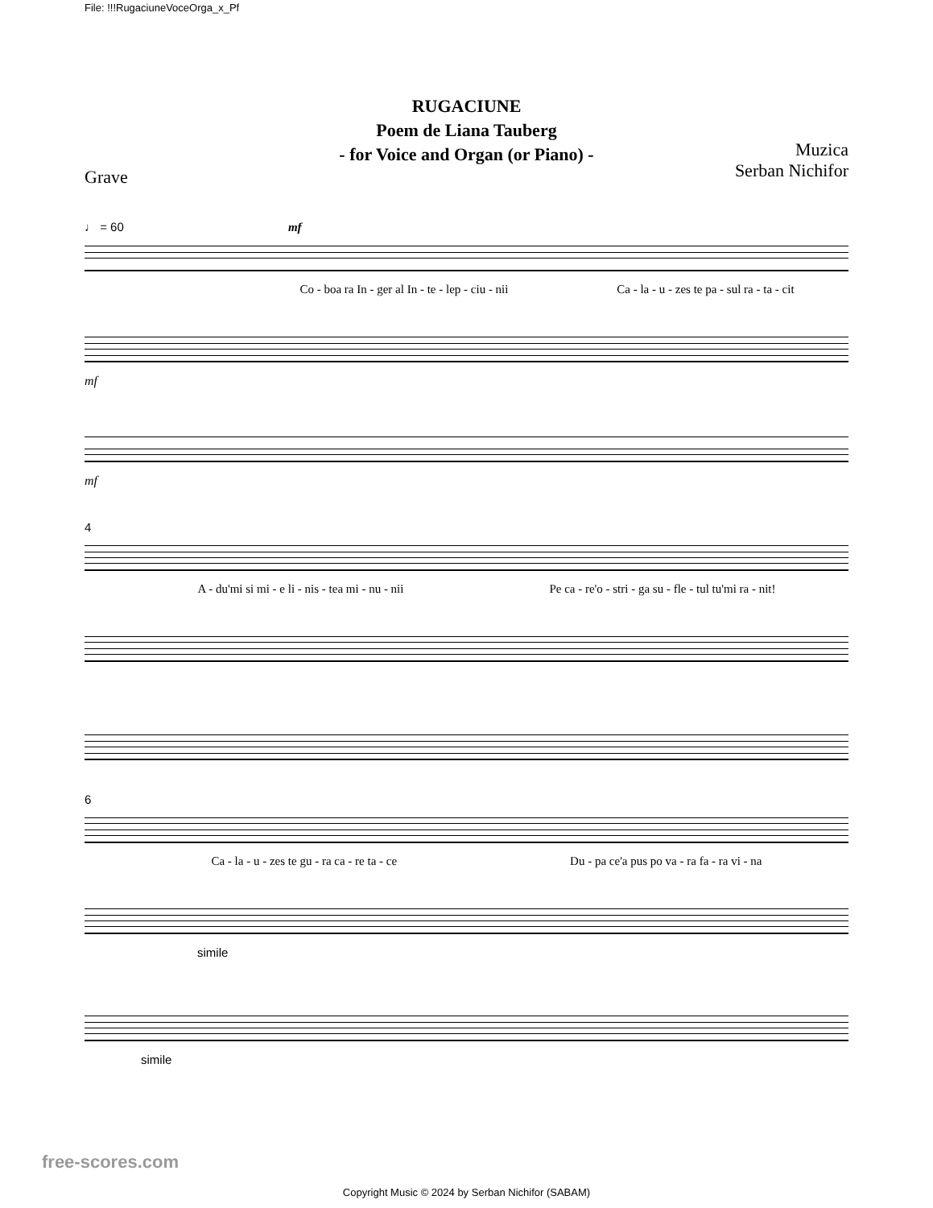File: !!!RugaciuneVoceOrga_x_Pf
RUGACIUNE
Poem de Liana Tauberg
- for Voice and Organ (or Piano) -
Grave Muzica
Serban Nichifor
♩ = 60 mf
Co - boa ra In - ger al In - te - lep - ciu - nii Ca - la - u - zes te pa - sul ra - ta - cit
mf
mf
4
A - du'mi si mi - e li - nis - tea mi - nu - nii Pe ca - re'o - stri - ga su - fle - tul tu'mi ra - nit!
6
Ca - la - u - zes te gu - ra ca - re ta - ce Du - pa ce'a pus po va - ra fa - ra vi - na
simile
simile
free-scores.com
Copyright Music © 2024 by Serban Nichifor (SABAM)